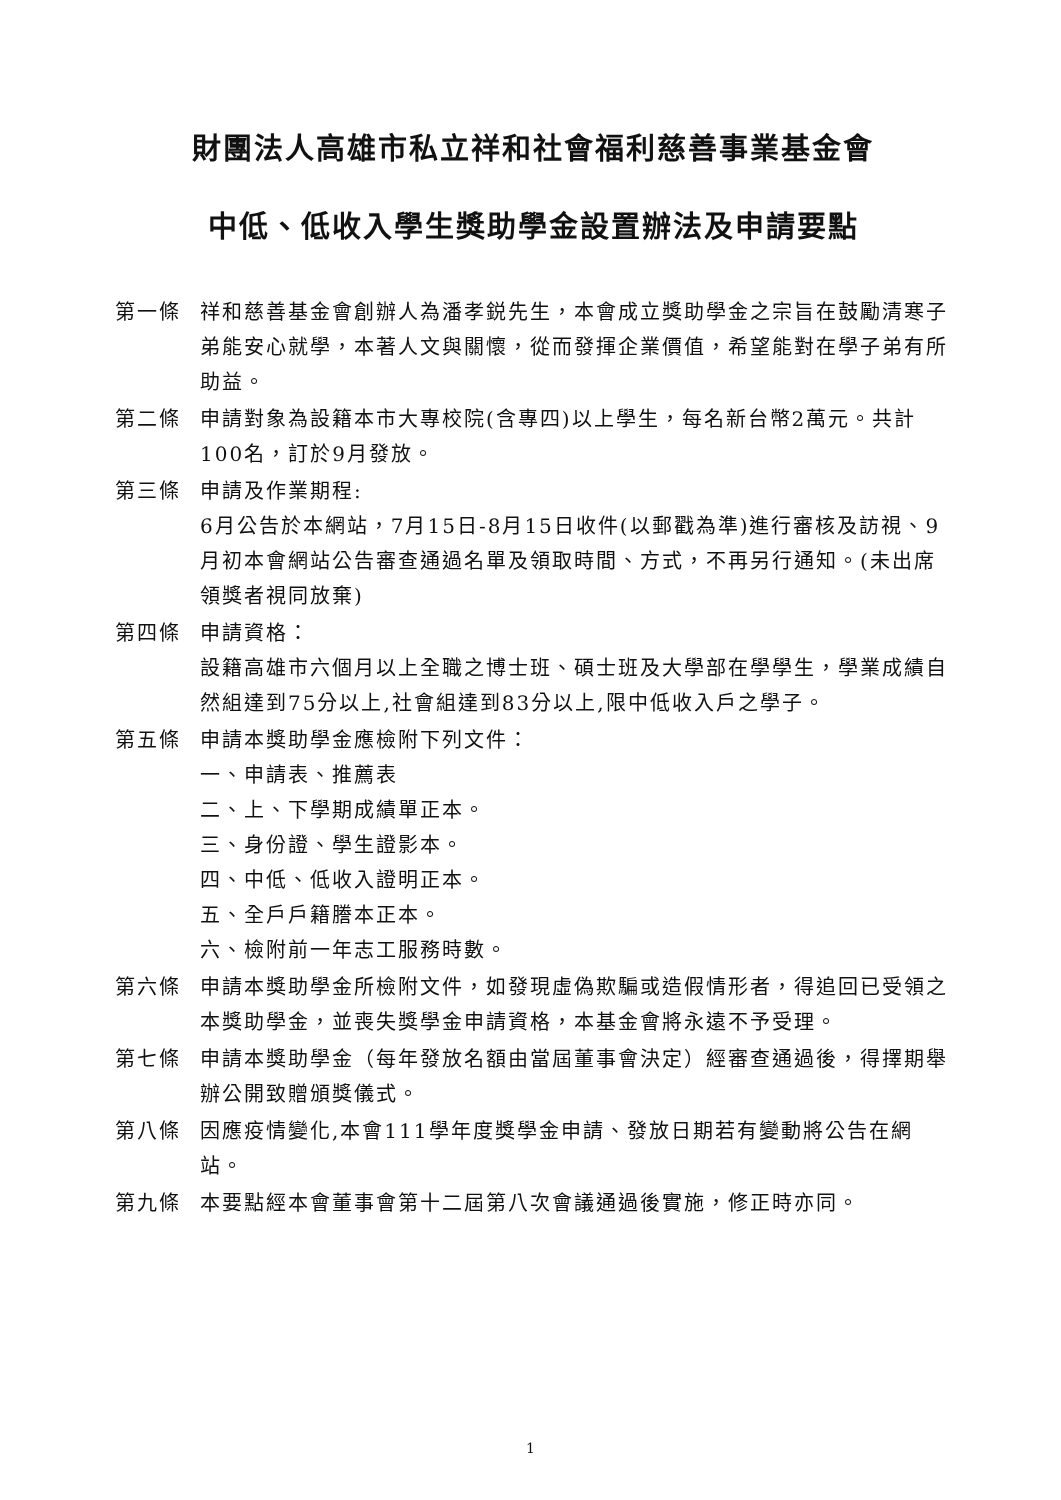財團法人高雄市私立祥和社會福利慈善事業基金會
中低、低收入學生獎助學金設置辦法及申請要點
第一條 祥和慈善基金會創辦人為潘孝鋭先生，本會成立獎助學金之宗旨在鼓勵清寒子弟能安心就學，本著人文與關懷，從而發揮企業價值，希望能對在學子弟有所助益。
第二條 申請對象為設籍本市大專校院(含專四)以上學生，每名新台幣2萬元。共計100名，訂於9月發放。
第三條 申請及作業期程:
6月公告於本網站，7月15日-8月15日收件(以郵戳為準)進行審核及訪視、9月初本會網站公告審查通過名單及領取時間、方式，不再另行通知。(未出席領獎者視同放棄)
第四條 申請資格：
設籍高雄市六個月以上全職之博士班、碩士班及大學部在學學生，學業成績自然組達到75分以上,社會組達到83分以上,限中低收入戶之學子。
第五條 申請本獎助學金應檢附下列文件：
一、申請表、推薦表
二、上、下學期成績單正本。
三、身份證、學生證影本。
四、中低、低收入證明正本。
五、全戶戶籍謄本正本。
六、檢附前一年志工服務時數。
第六條 申請本獎助學金所檢附文件，如發現虛偽欺騙或造假情形者，得追回已受領之本獎助學金，並喪失獎學金申請資格，本基金會將永遠不予受理。
第七條 申請本獎助學金（每年發放名額由當屆董事會決定）經審查通過後，得擇期舉辦公開致贈頒獎儀式。
第八條 因應疫情變化,本會111學年度獎學金申請、發放日期若有變動將公告在網站。
第九條 本要點經本會董事會第十二屆第八次會議通過後實施，修正時亦同。
1